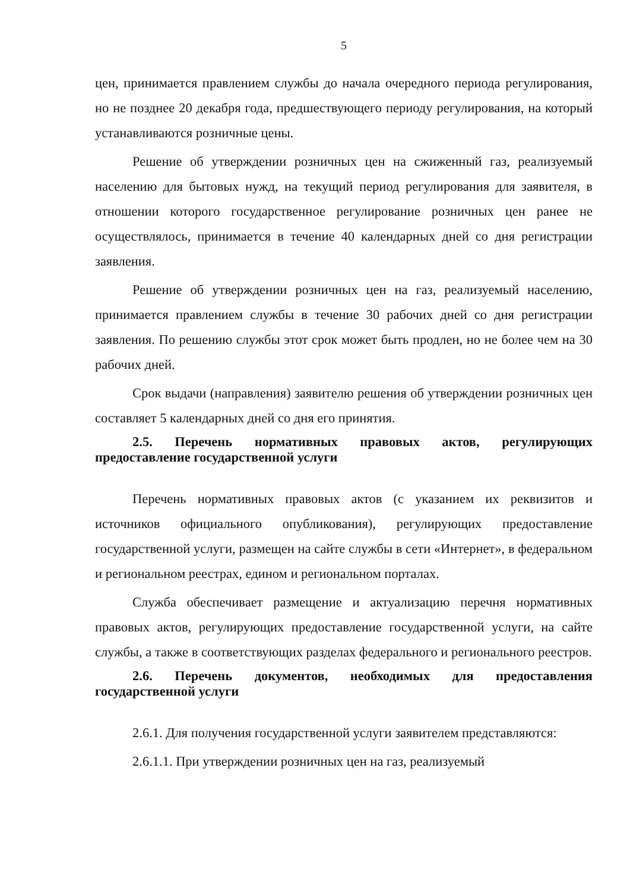5
цен, принимается правлением службы до начала очередного периода регулирования, но не позднее 20 декабря года, предшествующего периоду регулирования, на который устанавливаются розничные цены.
Решение об утверждении розничных цен на сжиженный газ, реализуемый населению для бытовых нужд, на текущий период регулирования для заявителя, в отношении которого государственное регулирование розничных цен ранее не осуществлялось, принимается в течение 40 календарных дней со дня регистрации заявления.
Решение об утверждении розничных цен на газ, реализуемый населению, принимается правлением службы в течение 30 рабочих дней со дня регистрации заявления. По решению службы этот срок может быть продлен, но не более чем на 30 рабочих дней.
Срок выдачи (направления) заявителю решения об утверждении розничных цен составляет 5 календарных дней со дня его принятия.
2.5. Перечень нормативных правовых актов, регулирующих предоставление государственной услуги
Перечень нормативных правовых актов (с указанием их реквизитов и источников официального опубликования), регулирующих предоставление государственной услуги, размещен на сайте службы в сети «Интернет», в федеральном и региональном реестрах, едином и региональном порталах.
Служба обеспечивает размещение и актуализацию перечня нормативных правовых актов, регулирующих предоставление государственной услуги, на сайте службы, а также в соответствующих разделах федерального и регионального реестров.
2.6. Перечень документов, необходимых для предоставления государственной услуги
2.6.1. Для получения государственной услуги заявителем представляются:
2.6.1.1. При утверждении розничных цен на газ, реализуемый